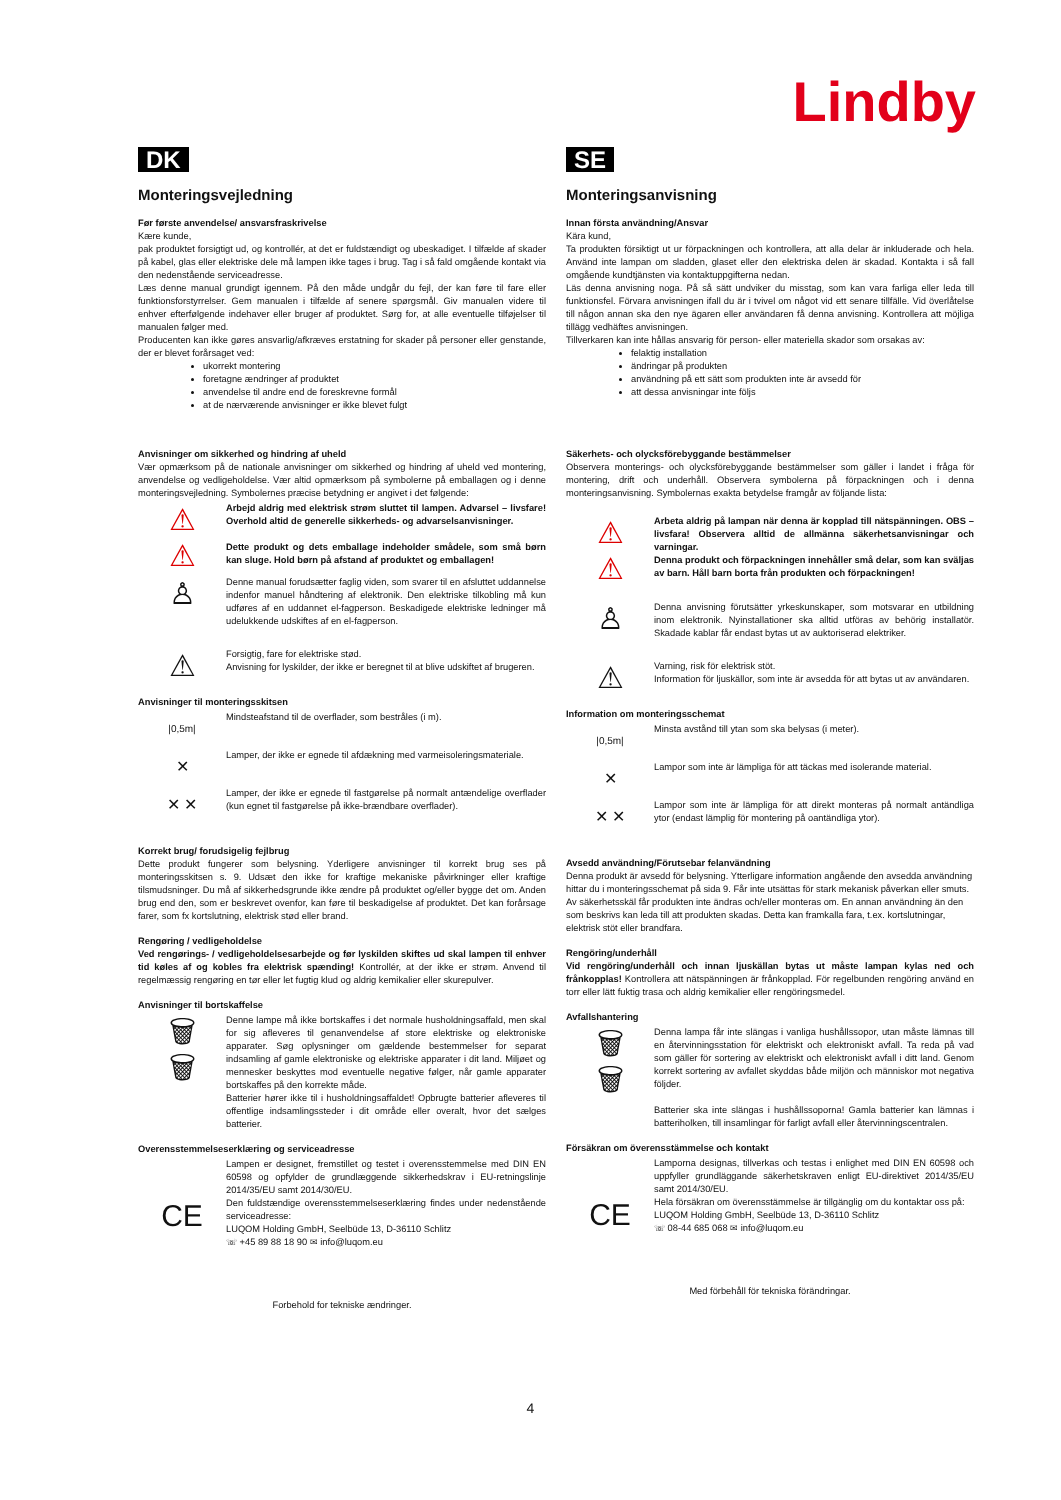Lindby
DK
Monteringsvejledning
Før første anvendelse/ ansvarsfraskrivelse
Kære kunde,
pak produktet forsigtigt ud, og kontrollér, at det er fuldstændigt og ubeskadiget. I tilfælde af skader på kabel, glas eller elektriske dele må lampen ikke tages i brug. Tag i så fald omgående kontakt via den nedenstående serviceadresse.
Læs denne manual grundigt igennem. På den måde undgår du fejl, der kan føre til fare eller funktionsforstyrrelser. Gem manualen i tilfælde af senere spørgsmål. Giv manualen videre til enhver efterfølgende indehaver eller bruger af produktet. Sørg for, at alle eventuelle tilføjelser til manualen følger med.
Producenten kan ikke gøres ansvarlig/afkræves erstatning for skader på personer eller genstande, der er blevet forårsaget ved:
ukorrekt montering
foretagne ændringer af produktet
anvendelse til andre end de foreskrevne formål
at de nærværende anvisninger er ikke blevet fulgt
Anvisninger om sikkerhed og hindring af uheld
Vær opmærksom på de nationale anvisninger om sikkerhed og hindring af uheld ved montering, anvendelse og vedligeholdelse. Vær altid opmærksom på symbolerne på emballagen og i denne monteringsvejledning. Symbolernes præcise betydning er angivet i det følgende:
⚠
⚠
Arbejd aldrig med elektrisk strøm sluttet til lampen. Advarsel – livsfare! Overhold altid de generelle sikkerheds- og advarselsanvisninger.
Dette produkt og dets emballage indeholder smådele, som små børn kan sluge. Hold børn på afstand af produktet og emballagen!
♙
Denne manual forudsætter faglig viden, som svarer til en afsluttet uddannelse indenfor manuel håndtering af elektronik. Den elektriske tilkobling må kun udføres af en uddannet el-fagperson. Beskadigede elektriske ledninger må udelukkende udskiftes af en el-fagperson.
⚠
Forsigtig, fare for elektriske stød.
Anvisning for lyskilder, der ikke er beregnet til at blive udskiftet af brugeren.
Anvisninger til monteringsskitsen
|0,5m|
Mindsteafstand til de overflader, som bestråles (i m).
✕
Lamper, der ikke er egnede til afdækning med varmeisoleringsmateriale.
✕ ✕
Lamper, der ikke er egnede til fastgørelse på normalt antændelige overflader (kun egnet til fastgørelse på ikke-brændbare overflader).
Korrekt brug/ forudsigelig fejlbrug
Dette produkt fungerer som belysning. Yderligere anvisninger til korrekt brug ses på monteringsskitsen s. 9. Udsæt den ikke for kraftige mekaniske påvirkninger eller kraftige tilsmudsninger. Du må af sikkerhedsgrunde ikke ændre på produktet og/eller bygge det om. Anden brug end den, som er beskrevet ovenfor, kan føre til beskadigelse af produktet. Det kan forårsage farer, som fx kortslutning, elektrisk stød eller brand.
Rengøring / vedligeholdelse
Ved rengørings- / vedligeholdelsesarbejde og før lyskilden skiftes ud skal lampen til enhver tid køles af og kobles fra elektrisk spænding! Kontrollér, at der ikke er strøm. Anvend til regelmæssig rengøring en tør eller let fugtig klud og aldrig kemikalier eller skurepulver.
Anvisninger til bortskaffelse
🗑
🗑
Denne lampe må ikke bortskaffes i det normale husholdningsaffald, men skal for sig afleveres til genanvendelse af store elektriske og elektroniske apparater. Søg oplysninger om gældende bestemmelser for separat indsamling af gamle elektroniske og elektriske apparater i dit land. Miljøet og mennesker beskyttes mod eventuelle negative følger, når gamle apparater bortskaffes på den korrekte måde.
Batterier hører ikke til i husholdningsaffaldet! Opbrugte batterier afleveres til offentlige indsamlingssteder i dit område eller overalt, hvor det sælges batterier.
Overensstemmelseserklæring og serviceadresse
CE
Lampen er designet, fremstillet og testet i overensstemmelse med DIN EN 60598 og opfylder de grundlæggende sikkerhedskrav i EU-retningslinje 2014/35/EU samt 2014/30/EU.
Den fuldstændige overensstemmelseserklæring findes under nedenstående serviceadresse:
LUQOM Holding GmbH, Seelbüde 13, D-36110 Schlitz
☏ +45 89 88 18 90 ✉ info@luqom.eu
Forbehold for tekniske ændringer.
SE
Monteringsanvisning
Innan första användning/Ansvar
Kära kund,
Ta produkten försiktigt ut ur förpackningen och kontrollera, att alla delar är inkluderade och hela. Använd inte lampan om sladden, glaset eller den elektriska delen är skadad. Kontakta i så fall omgående kundtjänsten via kontaktuppgifterna nedan.
Läs denna anvisning noga. På så sätt undviker du misstag, som kan vara farliga eller leda till funktionsfel. Förvara anvisningen ifall du är i tvivel om något vid ett senare tillfälle. Vid överlåtelse till någon annan ska den nye ägaren eller användaren få denna anvisning. Kontrollera att möjliga tillägg vedhäftes anvisningen.
Tillverkaren kan inte hållas ansvarig för person- eller materiella skador som orsakas av:
felaktig installation
ändringar på produkten
användning på ett sätt som produkten inte är avsedd för
att dessa anvisningar inte följs
Säkerhets- och olycksförebyggande bestämmelser
Observera monterings- och olycksförebyggande bestämmelser som gäller i landet i fråga för montering, drift och underhåll. Observera symbolerna på förpackningen och i denna monteringsanvisning. Symbolernas exakta betydelse framgår av följande lista:
⚠
⚠
Arbeta aldrig på lampan när denna är kopplad till nätspänningen. OBS – livsfara! Observera alltid de allmänna säkerhetsanvisningar och varningar.
Denna produkt och förpackningen innehåller små delar, som kan sväljas av barn. Håll barn borta från produkten och förpackningen!
♙
Denna anvisning förutsätter yrkeskunskaper, som motsvarar en utbildning inom elektronik. Nyinstallationer ska alltid utföras av behörig installatör. Skadade kablar får endast bytas ut av auktoriserad elektriker.
⚠
Varning, risk för elektrisk stöt.
Information för ljuskällor, som inte är avsedda för att bytas ut av användaren.
Information om monteringsschemat
|0,5m|
Minsta avstånd till ytan som ska belysas (i meter).
✕
Lampor som inte är lämpliga för att täckas med isolerande material.
✕ ✕
Lampor som inte är lämpliga för att direkt monteras på normalt antändliga ytor (endast lämplig för montering på oantändliga ytor).
Avsedd användning/Förutsebar felanvändning
Denna produkt är avsedd för belysning. Ytterligare information angående den avsedda användning hittar du i monteringsschemat på sida 9. Får inte utsättas för stark mekanisk påverkan eller smuts. Av säkerhetsskäl får produkten inte ändras och/eller monteras om. En annan användning än den som beskrivs kan leda till att produkten skadas. Detta kan framkalla fara, t.ex. kortslutningar, elektrisk stöt eller brandfara.
Rengöring/underhåll
Vid rengöring/underhåll och innan ljuskällan bytas ut måste lampan kylas ned och frånkopplas! Kontrollera att nätspänningen är frånkopplad. För regelbunden rengöring använd en torr eller lätt fuktig trasa och aldrig kemikalier eller rengöringsmedel.
Avfallshantering
🗑
🗑
Denna lampa får inte slängas i vanliga hushållssopor, utan måste lämnas till en återvinningsstation för elektriskt och elektroniskt avfall. Ta reda på vad som gäller för sortering av elektriskt och elektroniskt avfall i ditt land. Genom korrekt sortering av avfallet skyddas både miljön och människor mot negativa följder.
Batterier ska inte slängas i hushållssoporna! Gamla batterier kan lämnas i batteriholken, till insamlingar för farligt avfall eller återvinningscentralen.
Försäkran om överensstämmelse och kontakt
CE
Lamporna designas, tillverkas och testas i enlighet med DIN EN 60598 och uppfyller grundläggande säkerhetskraven enligt EU-direktivet 2014/35/EU samt 2014/30/EU.
Hela försäkran om överensstämmelse är tillgänglig om du kontaktar oss på:
LUQOM Holding GmbH, Seelbüde 13, D-36110 Schlitz
☏ 08-44 685 068 ✉ info@luqom.eu
Med förbehåll för tekniska förändringar.
4